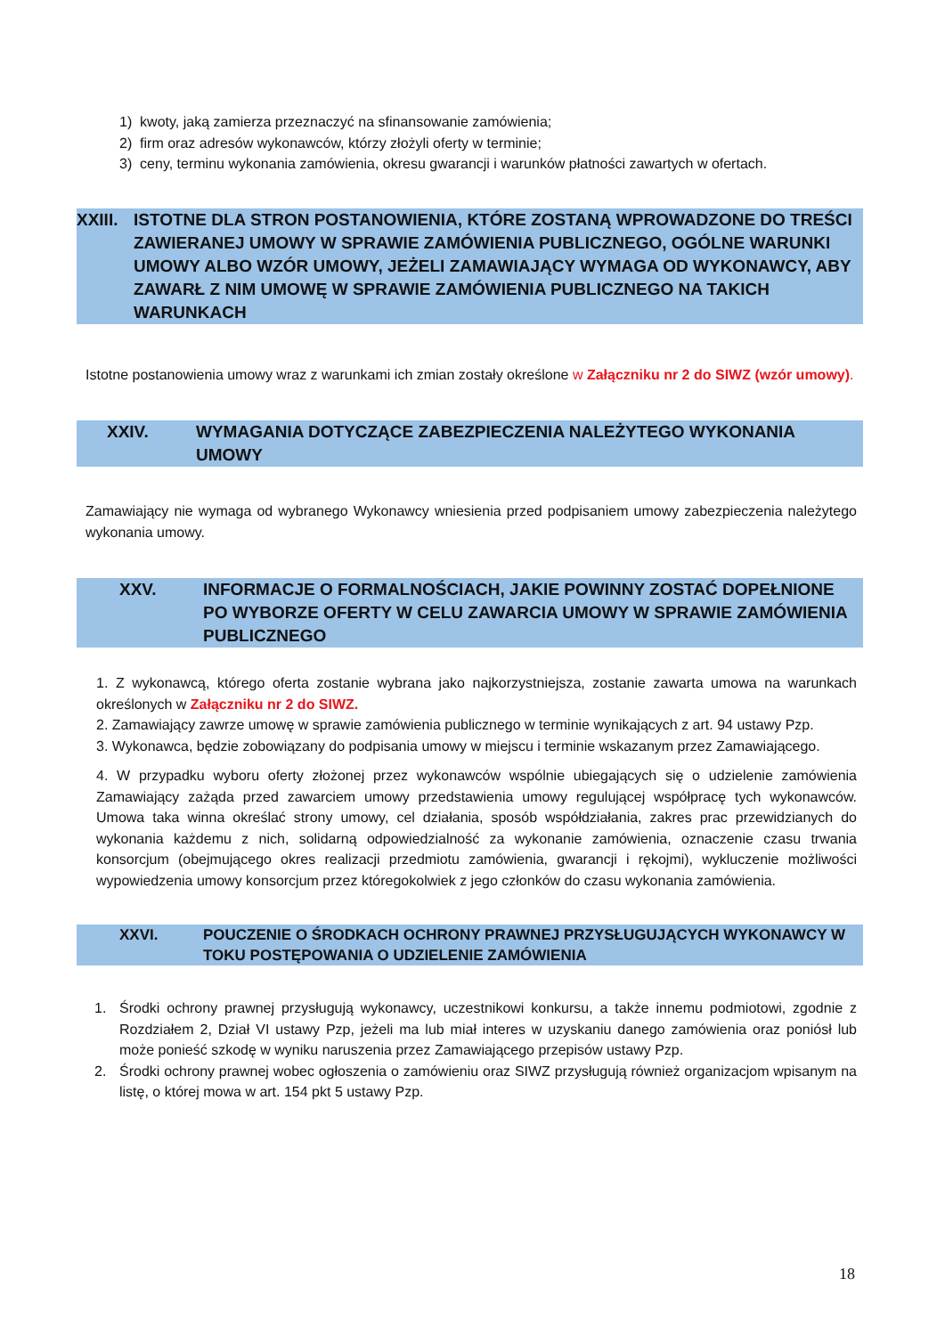1) kwoty, jaką zamierza przeznaczyć na sfinansowanie zamówienia;
2) firm oraz adresów wykonawców, którzy złożyli oferty w terminie;
3) ceny, terminu wykonania zamówienia, okresu gwarancji i warunków płatności zawartych w ofertach.
XXIII. ISTOTNE DLA STRON POSTANOWIENIA, KTÓRE ZOSTANĄ WPROWADZONE DO TREŚCI ZAWIERANEJ UMOWY W SPRAWIE ZAMÓWIENIA PUBLICZNEGO, OGÓLNE WARUNKI UMOWY ALBO WZÓR UMOWY, JEŻELI ZAMAWIAJĄCY WYMAGA OD WYKONAWCY, ABY ZAWARŁ Z NIM UMOWĘ W SPRAWIE ZAMÓWIENIA PUBLICZNEGO NA TAKICH WARUNKACH
Istotne postanowienia umowy wraz z warunkami ich zmian zostały określone w Załączniku nr 2 do SIWZ (wzór umowy).
XXIV. WYMAGANIA DOTYCZĄCE ZABEZPIECZENIA NALEŻYTEGO WYKONANIA UMOWY
Zamawiający nie wymaga od wybranego Wykonawcy wniesienia przed podpisaniem umowy zabezpieczenia należytego wykonania umowy.
XXV. INFORMACJE O FORMALNOŚCIACH, JAKIE POWINNY ZOSTAĆ DOPEŁNIONE PO WYBORZE OFERTY W CELU ZAWARCIA UMOWY W SPRAWIE ZAMÓWIENIA PUBLICZNEGO
1. Z wykonawcą, którego oferta zostanie wybrana jako najkorzystniejsza, zostanie zawarta umowa na warunkach określonych w Załączniku nr 2 do SIWZ.
2. Zamawiający zawrze umowę w sprawie zamówienia publicznego w terminie wynikających z art. 94 ustawy Pzp.
3. Wykonawca, będzie zobowiązany do podpisania umowy w miejscu i terminie wskazanym przez Zamawiającego.
4. W przypadku wyboru oferty złożonej przez wykonawców wspólnie ubiegających się o udzielenie zamówienia Zamawiający zażąda przed zawarciem umowy przedstawienia umowy regulującej współpracę tych wykonawców. Umowa taka winna określać strony umowy, cel działania, sposób współdziałania, zakres prac przewidzianych do wykonania każdemu z nich, solidarną odpowiedzialność za wykonanie zamówienia, oznaczenie czasu trwania konsorcjum (obejmującego okres realizacji przedmiotu zamówienia, gwarancji i rękojmi), wykluczenie możliwości wypowiedzenia umowy konsorcjum przez któregokolwiek z jego członków do czasu wykonania zamówienia.
XXVI. POUCZENIE O ŚRODKACH OCHRONY PRAWNEJ PRZYSŁUGUJĄCYCH WYKONAWCY W TOKU POSTĘPOWANIA O UDZIELENIE ZAMÓWIENIA
1. Środki ochrony prawnej przysługują wykonawcy, uczestnikowi konkursu, a także innemu podmiotowi, zgodnie z Rozdziałem 2, Dział VI ustawy Pzp, jeżeli ma lub miał interes w uzyskaniu danego zamówienia oraz poniósł lub może ponieść szkodę w wyniku naruszenia przez Zamawiającego przepisów ustawy Pzp.
2. Środki ochrony prawnej wobec ogłoszenia o zamówieniu oraz SIWZ przysługują również organizacjom wpisanym na listę, o której mowa w art. 154 pkt 5 ustawy Pzp.
18